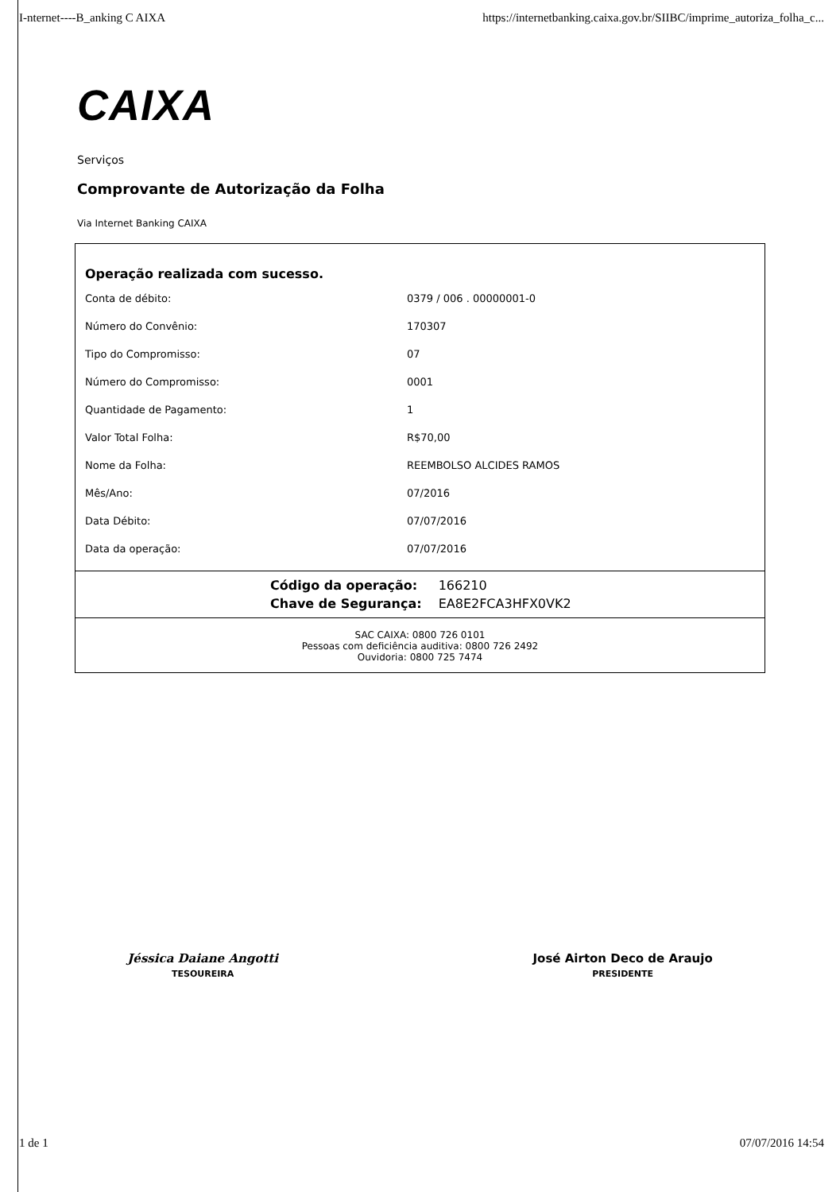I-nternet----B_anking C AIXA https://internetbanking.caixa.gov.br/SIIBC/imprime_autoriza_folha_c...
CAIXA
Serviços
Comprovante de Autorização da Folha
Via Internet Banking CAIXA
Operação realizada com sucesso.
| Conta de débito: | 0379 / 006 . 00000001-0 |
| Número do Convênio: | 170307 |
| Tipo do Compromisso: | 07 |
| Número do Compromisso: | 0001 |
| Quantidade de Pagamento: | 1 |
| Valor Total Folha: | R$70,00 |
| Nome da Folha: | REEMBOLSO ALCIDES RAMOS |
| Mês/Ano: | 07/2016 |
| Data Débito: | 07/07/2016 |
| Data da operação: | 07/07/2016 |
| Código da operação: | 166210 |
| Chave de Segurança: | EA8E2FCA3HFX0VK2 |
SAC CAIXA: 0800 726 0101
Pessoas com deficiência auditiva: 0800 726 2492
Ouvidoria: 0800 725 7474
Jéssica Daiane Angotti
TESOUREIRA
José Airton Deco de Araujo
PRESIDENTE
1 de 1 07/07/2016 14:54